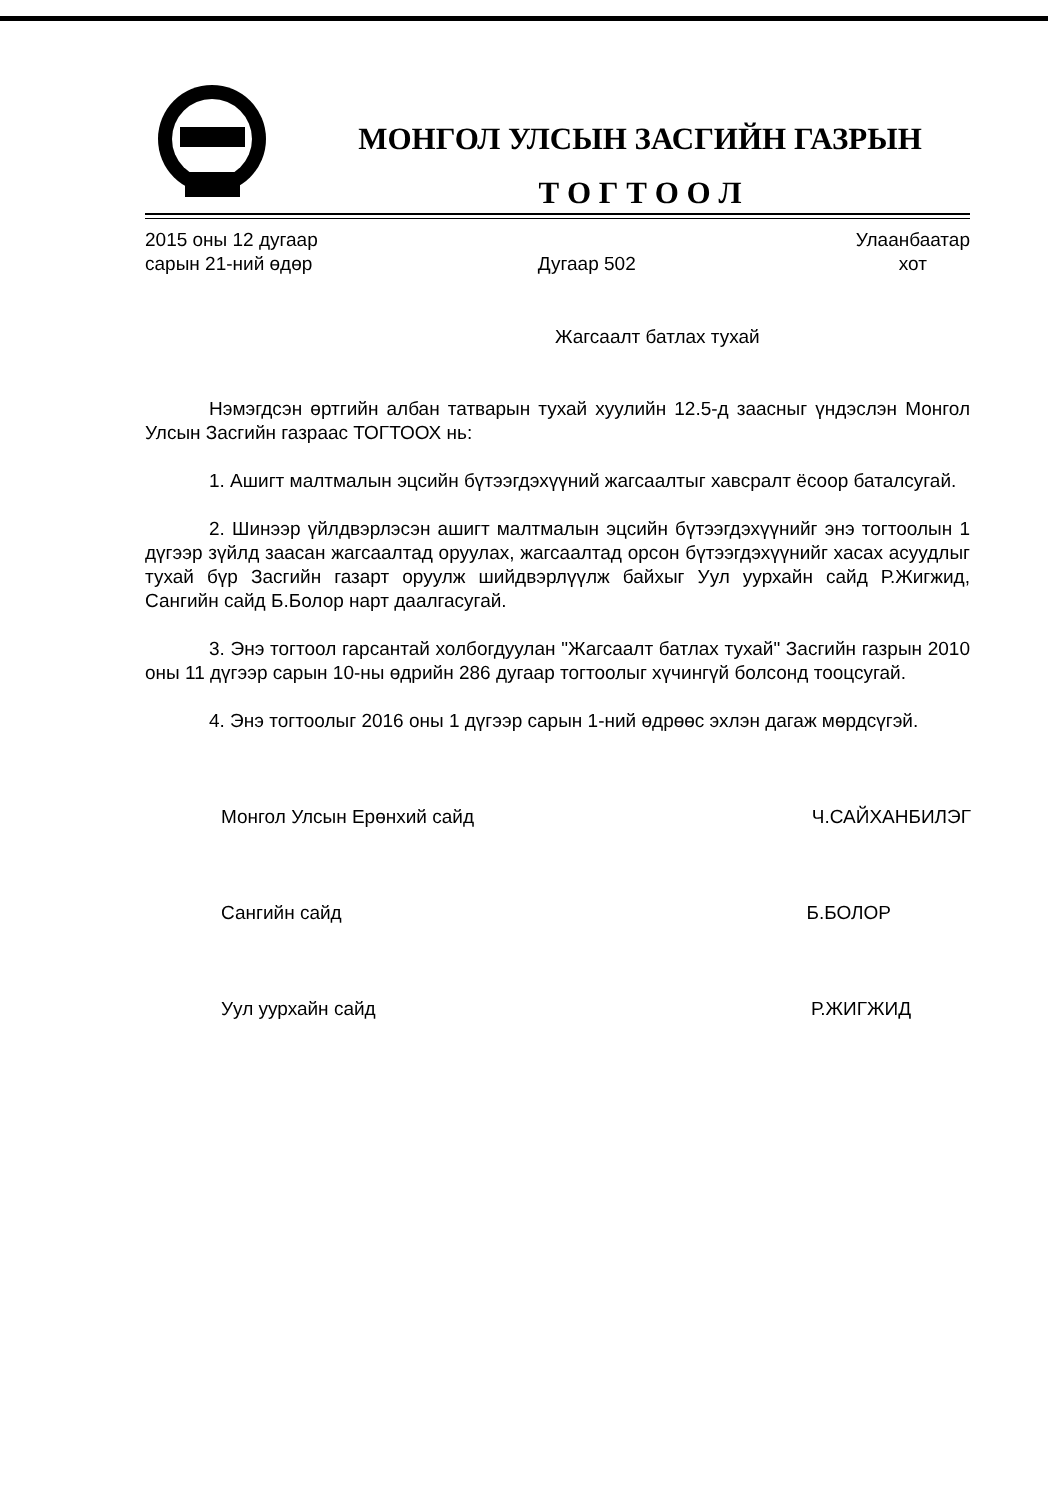МОНГОЛ УЛСЫН ЗАСГИЙН ГАЗРЫН
Т О Г Т О О Л
2015 оны 12 дугаар
сарын 21-ний өдөр
Дугаар 502
Улаанбаатар
хот
Жагсаалт батлах тухай
Нэмэгдсэн өртгийн албан татварын тухай хуулийн 12.5-д заасныг үндэслэн Монгол Улсын Засгийн газраас ТОГТООХ нь:
1. Ашигт малтмалын эцсийн бүтээгдэхүүний жагсаалтыг хавсралт ёсоор баталсугай.
2. Шинээр үйлдвэрлэсэн ашигт малтмалын эцсийн бүтээгдэхүүнийг энэ тогтоолын 1 дүгээр зүйлд заасан жагсаалтад оруулах, жагсаалтад орсон бүтээгдэхүүнийг хасах асуудлыг тухай бүр Засгийн газарт оруулж шийдвэрлүүлж байхыг Уул уурхайн сайд Р.Жигжид, Сангийн сайд Б.Болор нарт даалгасугай.
3. Энэ тогтоол гарсантай холбогдуулан "Жагсаалт батлах тухай" Засгийн газрын 2010 оны 11 дүгээр сарын 10-ны өдрийн 286 дугаар тогтоолыг хүчингүй болсонд тооцсугай.
4. Энэ тогтоолыг 2016 оны 1 дүгээр сарын 1-ний өдрөөс эхлэн дагаж мөрдсүгэй.
Монгол Улсын Ерөнхий сайд Ч.САЙХАНБИЛЭГ
Сангийн сайд Б.БОЛОР
Уул уурхайн сайд Р.ЖИГЖИД